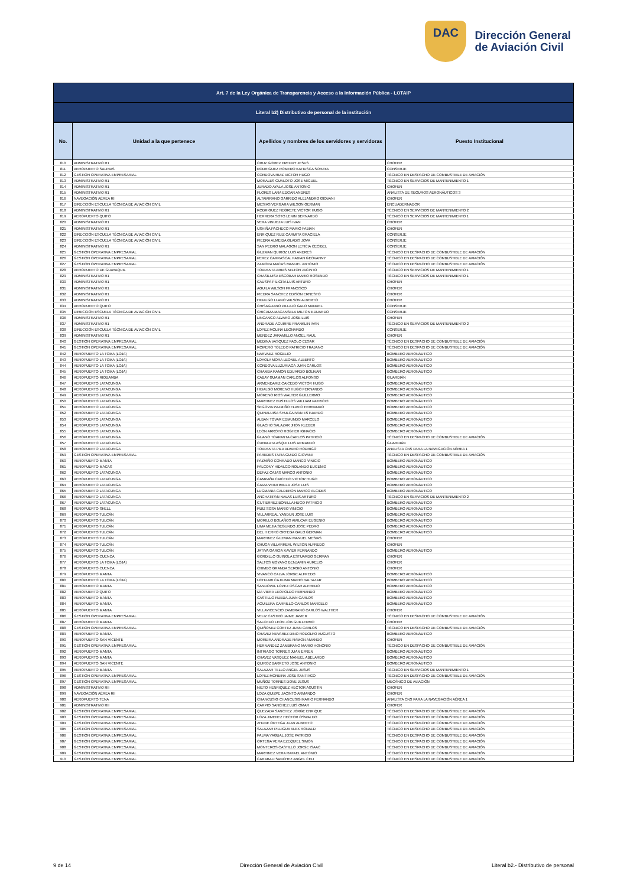DAC
Dirección General
de Aviación Civil
| Art. 7 de la Ley Orgánica de Transparencia y Acceso a la Información Pública - LOTAIP |
| Literal b2) Distributivo de personal de la institución |
| No. | Unidad a la que pertenece | Apellidos y nombres de los servidores y servidoras | Puesto Institucional |
| --- | --- | --- | --- |
| 810 | ADMINISTRATIVO R1 | CRUZ GOMEZ FREDDY JESUS | CHOFER |
| 811 | AEROPUERTO SALINAS | RODRIGUEZ ROMERO KATIUSCA SORAYA | CONSERJE |
| 812 | GESTIÓN OPERATIVA EMPRESARIAL | CORDOVA RUIZ VICTOR HUGO | TÉCNICO EN DESPACHO DE COMBUSTIBLE DE AVIACIÓN |
| 813 | ADMINISTRATIVO R1 | MORALES GUALOTO JOSE MIGUEL | TÉCNICO EN SERVICIOS DE MANTENIMIENTO 1 |
| 814 | ADMINISTRATIVO R1 | JURADO AYALA JOSE ANTONIO | CHOFER |
| 815 | ADMINISTRATIVO R1 | FLORES LARA EDGAR ANDRES | ANALISTA DE SEGUROS AERONÁUTICOS 3 |
| 816 | NAVEGACIÓN AÉREA RI | ALTAMIRANO GARRIDO ALEJANDRO GIOVANI | CHOFER |
| 817 | DIRECCIÓN ESCUELA TÉCNICA DE AVIACIÓN CIVIL | MESIAS VERGARA WILSON GERMAN | ENCUADERNADOR |
| 818 | ADMINISTRATIVO R1 | RODRIGUEZ NEGRETE VICTOR HUGO | TÉCNICO EN SERVICIOS DE MANTENIMIENTO 2 |
| 819 | AEROPUERTO QUITO | HERRERA SOTO LENIN BERNARDO | TÉCNICO EN SERVICIOS DE MANTENIMIENTO 1 |
| 820 | ADMINISTRATIVO R1 | VERA VINUEZA LUIS IVAN | CHOFER |
| 821 | ADMINISTRATIVO R1 | USHIÑA PACHECO MARIO FABIAN | CHOFER |
| 822 | DIRECCIÓN ESCUELA TÉCNICA DE AVIACIÓN CIVIL | ENRIQUEZ RUIZ CARMITA GRACIELA | CONSERJE |
| 823 | DIRECCIÓN ESCUELA TÉCNICA DE AVIACIÓN CIVIL | PIEDRA ALMEIDA GLADIS JOVA | CONSERJE |
| 824 | ADMINISTRATIVO R1 | SAN PEDRO MALAGON LETICIA CECIBEL | CONSERJE |
| 825 | GESTIÓN OPERATIVA EMPRESARIAL | GUZMAN QUIROZ LUIS ANDRES | TÉCNICO EN DESPACHO DE COMBUSTIBLE DE AVIACIÓN |
| 826 | GESTIÓN OPERATIVA EMPRESARIAL | PEREZ CARRASCAL FABIAN GEOVANNY | TÉCNICO EN DESPACHO DE COMBUSTIBLE DE AVIACIÓN |
| 827 | GESTIÓN OPERATIVA EMPRESARIAL | ZAMORA MACAS MANUEL ANTONIO | TÉCNICO EN DESPACHO DE COMBUSTIBLE DE AVIACIÓN |
| 828 | AEROPUERTO DE GUAYAQUIL | TOAPANTA ARIAS MILTON JACINTO | TÉCNICO EN SERVICIOS DE MANTENIMIENTO 1 |
| 829 | ADMINISTRATIVO R1 | CHASILUISA ESCOBAR MARIO ROSENDO | TÉCNICO EN SERVICIOS DE MANTENIMIENTO 1 |
| 830 | ADMINISTRATIVO R1 | CAUSPA PILICITA LUIS ARTURO | CHOFER |
| 831 | ADMINISTRATIVO R1 | AGUILA WILSON FRANCISCO | CHOFER |
| 832 | ADMINISTRATIVO R1 | PIEDRA SANCHEZ EDISON ERNESTO | CHOFER |
| 833 | ADMINISTRATIVO R1 | HIDALGO LLANO WILSON ALBERTO | CHOFER |
| 834 | AEROPUERTO QUITO | CHISAGUANO PILLAJO GALO MANUEL | CONSERJE |
| 835 | DIRECCIÓN ESCUELA TÉCNICA DE AVIACIÓN CIVIL | CHICAIZA MACANSELA MILTON EDUARDO | CONSERJE |
| 836 | ADMINISTRATIVO R1 | LINCANGO ALVARO JOSE LUIS | CHOFER |
| 837 | ADMINISTRATIVO R1 | ANDRADE AGUIRRE FRANKLIN IVAN | TÉCNICO EN SERVICIOS DE MANTENIMIENTO 2 |
| 838 | DIRECCIÓN ESCUELA TÉCNICA DE AVIACIÓN CIVIL | LOPEZ MOLINA LEONARDO | CONSERJE |
| 839 | ADMINISTRATIVO R1 | MENDEZ JARAMILLO ANGEL RAUL | CHOFER |
| 840 | GESTIÓN OPERATIVA EMPRESARIAL | MEDINA VASQUEZ PAOLO CESAR | TÉCNICO EN DESPACHO DE COMBUSTIBLE DE AVIACIÓN |
| 841 | GESTIÓN OPERATIVA EMPRESARIAL | ROMERO TOLEDO PATRICIO TRAJANO | TÉCNICO EN DESPACHO DE COMBUSTIBLE DE AVIACIÓN |
| 842 | AEROPUERTO LA TOMA (LOJA) | NARVAEZ ROGELIO | BOMBERO AERONÁUTICO |
| 843 | AEROPUERTO LA TOMA (LOJA) | LOYOLA MORA LEONEL ALBERTO | BOMBERO AERONÁUTICO |
| 844 | AEROPUERTO LA TOMA (LOJA) | CORDOVA LUZURIAGA JUAN CARLOS | BOMBERO AERONÁUTICO |
| 845 | AEROPUERTO LA TOMA (LOJA) | CHAMBA RAMON EDUARDO BOLIVAR | BOMBERO AERONÁUTICO |
| 846 | AEROPUERTO RIOBAMBA | CABAY GUAMAN CARLOS ALFONSO | GUARDIÁN |
| 847 | AEROPUERTO LATACUNGA | ARMENDARIZ CAICEDO VICTOR HUGO | BOMBERO AERONÁUTICO |
| 848 | AEROPUERTO LATACUNGA | HIDALGO MORENO HUGO FERNANDO | BOMBERO AERONÁUTICO |
| 849 | AEROPUERTO LATACUNGA | MORENO RIOS WALTER GUILLERMO | BOMBERO AERONÁUTICO |
| 850 | AEROPUERTO LATACUNGA | MARTINEZ BUSTILLOS WILLIAM PATRICIO | BOMBERO AERONÁUTICO |
| 851 | AEROPUERTO LATACUNGA | SEGOVIA PAZMIÑO FLAVIO FERNANDO | BOMBERO AERONÁUTICO |
| 852 | AEROPUERTO LATACUNGA | QUINALUISA SHULCA IVAN ESTUARDO | BOMBERO AERONÁUTICO |
| 853 | AEROPUERTO LATACUNGA | ALBAN TOVAR EDMUNDO MARCELO | BOMBERO AERONÁUTICO |
| 854 | AEROPUERTO LATACUNGA | GUACHO SALAZAR JHON KLEBER | BOMBERO AERONÁUTICO |
| 855 | AEROPUERTO LATACUNGA | LEON ARROYO ROGHER IGNACIO | BOMBERO AERONÁUTICO |
| 856 | AEROPUERTO LATACUNGA | GUANO TOAPANTA CARLOS PATRICIO | TÉCNICO EN DESPACHO DE COMBUSTIBLE DE AVIACIÓN |
| 857 | AEROPUERTO LATACUNGA | CUNALATA ASQUI LUIS ARMANDO | GUARDIÁN |
| 858 | AEROPUERTO LATACUNGA | TOAPANTA PILA ALVARO RODRIGO | ANALISTA CNS PARA LA NAVEGACIÓN AÉREA 1 |
| 859 | GESTIÓN OPERATIVA EMPRESARIAL | PAREDES TAPIA GUIDO GIOVANI | TÉCNICO EN DESPACHO DE COMBUSTIBLE DE AVIACIÓN |
| 860 | AEROPUERTO MANTA | PAZMIÑO CONRADO MARCO VINICIO | BOMBERO AERONÁUTICO |
| 861 | AEROPUERTO MACAS | FALCONY HIDALGO ROLANDO EUGENIO | BOMBERO AERONÁUTICO |
| 862 | AEROPUERTO LATACUNGA | DEFAZ CAJAS MARCO ANTONIO | BOMBERO AERONÁUTICO |
| 863 | AEROPUERTO LATACUNGA | CAMPAÑA CAICEDO VICTOR HUGO | BOMBERO AERONÁUTICO |
| 864 | AEROPUERTO LATACUNGA | CAIZA VEINTIMILLA JOSE LUIS | BOMBERO AERONÁUTICO |
| 865 | AEROPUERTO LATACUNGA | LUGMANIA CALDERON MARCO ALCIDES | BOMBERO AERONÁUTICO |
| 866 | AEROPUERTO LATACUNGA | ANCHATIPAN NAVAS LUIS ARTURO | TÉCNICO EN SERVICIOS DE MANTENIMIENTO 2 |
| 867 | AEROPUERTO LATACUNGA | GUTIERREZ BONILLA HUGO PATRICIO | BOMBERO AERONÁUTICO |
| 868 | AEROPUERTO SHELL | RUIZ SOSA MARIO VINICIO | BOMBERO AERONÁUTICO |
| 869 | AEROPUERTO TULCÁN | VILLARREAL YANDUN JOSE LUIS | BOMBERO AERONÁUTICO |
| 870 | AEROPUERTO TULCÁN | MORILLO BOLAÑOS AMILCAR EUGENIO | BOMBERO AERONÁUTICO |
| 871 | AEROPUERTO TULCÁN | LIMA MEJIA SEGUNDO JOSE PEDRO | BOMBERO AERONÁUTICO |
| 872 | AEROPUERTO TULCÁN | DEL HIERRO ORTEGA GALO GERMAN | BOMBERO AERONÁUTICO |
| 873 | AEROPUERTO TULCÁN | MARTINEZ GUZMAN MANUEL MESIAS | CHOFER |
| 874 | AEROPUERTO TULCÁN | CHUGA VILLARREAL WILSON ALFREDO | CHOFER |
| 875 | AEROPUERTO TULCÁN | JATIVA GARCIA XAVIER FERNANDO | BOMBERO AERONÁUTICO |
| 876 | AEROPUERTO CUENCA | GORDILLO GUINGLA ESTUARDO GERMAN | CHOFER |
| 877 | AEROPUERTO LA TOMA (LOJA) | SALTOS MOYANO BENJAMIN AURELIO | CHOFER |
| 878 | AEROPUERTO CUENCA | CHIMBO GRANDA SERGIO ANTONIO | CHOFER |
| 879 | AEROPUERTO MANTA | VIVANCO CALVA JORGE ALFREDO | BOMBERO AERONÁUTICO |
| 880 | AEROPUERTO LA TOMA (LOJA) | UCHUARI CAJILIMA MARIO BALTAZAR | BOMBERO AERONÁUTICO |
| 881 | AEROPUERTO MANTA | SANDOVAL LOPEZ OSCAR ALFREDO | BOMBERO AERONÁUTICO |
| 882 | AEROPUERTO QUITO | IZA VIERA LEOPOLDO FERNANDO | BOMBERO AERONÁUTICO |
| 883 | AEROPUERTO MANTA | CASTILLO RUEDA JUAN CARLOS | BOMBERO AERONÁUTICO |
| 884 | AEROPUERTO MANTA | AGUILERA CARRILLO CARLOS MARCELO | BOMBERO AERONÁUTICO |
| 885 | AEROPUERTO MANTA | VILLAVICENCIO ZAMBRANO CARLOS WALTHER | CHOFER |
| 886 | GESTIÓN OPERATIVA EMPRESARIAL | VELIZ CASTRO JAIME JAVIER | TÉCNICO EN DESPACHO DE COMBUSTIBLE DE AVIACIÓN |
| 887 | AEROPUERTO MANTA | SALCEDO LEON JOB GUILLERMO | CHOFER |
| 888 | GESTIÓN OPERATIVA EMPRESARIAL | QUIÑONEZ CORTEZ JUAN CARLOS | TÉCNICO EN DESPACHO DE COMBUSTIBLE DE AVIACIÓN |
| 889 | AEROPUERTO MANTA | CHAVEZ NEVAREZ DINO RODOLFO AUGUSTO | BOMBERO AERONÁUTICO |
| 890 | AEROPUERTO SAN VICENTE | MOREIRA ANDRADE RAMON AMANDO | CHOFER |
| 891 | GESTIÓN OPERATIVA EMPRESARIAL | HERNANDEZ ZAMBRANO MARIO HONORIO | TÉCNICO EN DESPACHO DE COMBUSTIBLE DE AVIACIÓN |
| 892 | AEROPUERTO MANTA | INTRIAGO TORRES JUAN EFREN | BOMBERO AERONÁUTICO |
| 893 | AEROPUERTO MANTA | CHAVEZ VASQUEZ MANUEL ABELARDO | BOMBERO AERONÁUTICO |
| 894 | AEROPUERTO SAN VICENTE | QUIROZ BARRETO JOSE ANTONIO | BOMBERO AERONÁUTICO |
| 895 | AEROPUERTO MANTA | SALAZAR TELLO ANGEL JESUS | TÉCNICO EN SERVICIOS DE MANTENIMIENTO 1 |
| 896 | GESTIÓN OPERATIVA EMPRESARIAL | LOPEZ MOREIRA JOSE SANTIAGO | TÉCNICO EN DESPACHO DE COMBUSTIBLE DE AVIACIÓN |
| 897 | GESTIÓN OPERATIVA EMPRESARIAL | MUÑOZ TORRES DOVE JESUS | MECÁNICO DE AVIACIÓN |
| 898 | ADMINISTRATIVO RII | NIETO HENRIQUEZ HECTOR AGUSTIN | CHOFER |
| 899 | NAVEGACIÓN AÉREA RII | LOZA QUIZPE JACINTO ARMANDO | CHOFER |
| 900 | AEROPUERTO TENA | CHANCUSIG CHANCUSIG MARIO FERNANDO | ANALISTA CNS PARA LA NAVEGACIÓN AÉREA 1 |
| 901 | ADMINISTRATIVO RII | CARPIO SANCHEZ LUIS OMAR | CHOFER |
| 902 | GESTIÓN OPERATIVA EMPRESARIAL | QUEZADA SANCHEZ JORGE ENRIQUE | TÉCNICO EN DESPACHO DE COMBUSTIBLE DE AVIACIÓN |
| 903 | GESTIÓN OPERATIVA EMPRESARIAL | LOZA JIMENEZ HECTOR OSWALDO | TÉCNICO EN DESPACHO DE COMBUSTIBLE DE AVIACIÓN |
| 904 | GESTIÓN OPERATIVA EMPRESARIAL | ZHUNE ORTEGA JUAN ALBERTO | TÉCNICO EN DESPACHO DE COMBUSTIBLE DE AVIACIÓN |
| 905 | GESTIÓN OPERATIVA EMPRESARIAL | SALAZAR PILLIGUA ALEX RONALD | TÉCNICO EN DESPACHO DE COMBUSTIBLE DE AVIACIÓN |
| 906 | GESTIÓN OPERATIVA EMPRESARIAL | PALMA YAGUAL JOSE PATRICIO | TÉCNICO EN DESPACHO DE COMBUSTIBLE DE AVIACIÓN |
| 907 | GESTIÓN OPERATIVA EMPRESARIAL | ORTEGA VERA EZEQUIEL SIMON | TÉCNICO EN DESPACHO DE COMBUSTIBLE DE AVIACIÓN |
| 908 | GESTIÓN OPERATIVA EMPRESARIAL | MONTEROS CASTILLO JORGE ISAAC | TÉCNICO EN DESPACHO DE COMBUSTIBLE DE AVIACIÓN |
| 909 | GESTIÓN OPERATIVA EMPRESARIAL | MARTINEZ VERA RAFAEL ANTONIO | TÉCNICO EN DESPACHO DE COMBUSTIBLE DE AVIACIÓN |
| 910 | GESTIÓN OPERATIVA EMPRESARIAL | CARABALI SANCHEZ ANGEL CELI | TÉCNICO EN DESPACHO DE COMBUSTIBLE DE AVIACIÓN |
9 de 14 Dirección General de Aviación Civil Literal b2.- Distributivo de personal